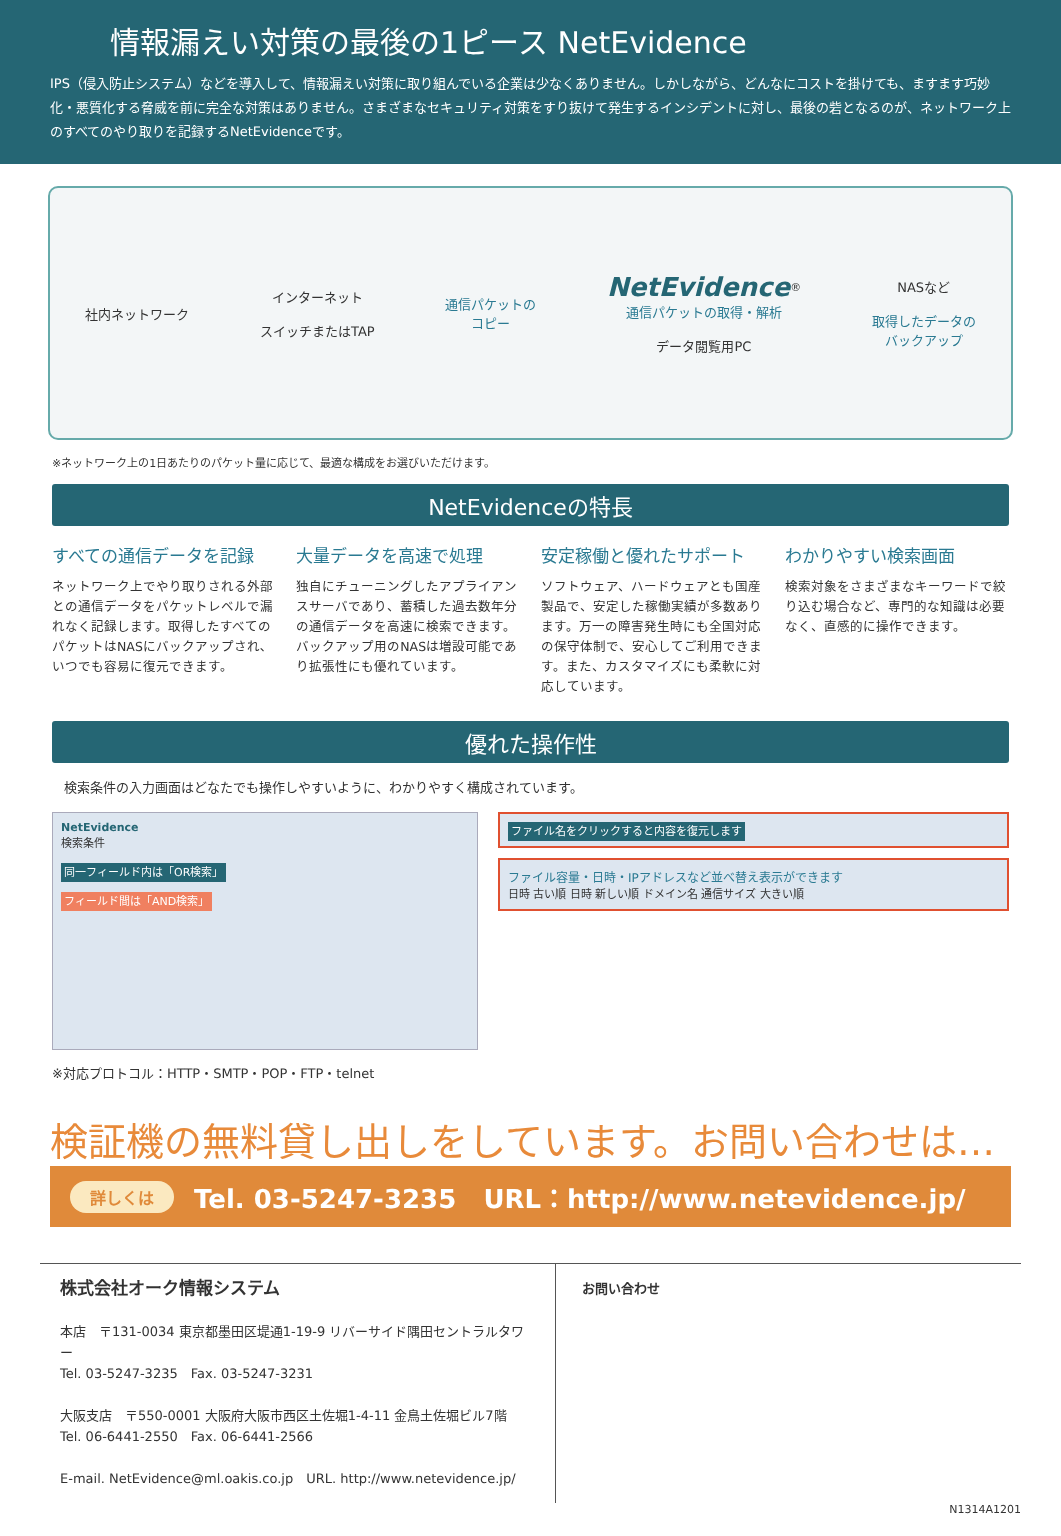情報漏えい対策の最後の1ピース NetEvidence
IPS（侵入防止システム）などを導入して、情報漏えい対策に取り組んでいる企業は少なくありません。しかしながら、どんなにコストを掛けても、ますます巧妙化・悪質化する脅威を前に完全な対策はありません。さまざまなセキュリティ対策をすり抜けて発生するインシデントに対し、最後の砦となるのが、ネットワーク上のすべてのやり取りを記録するNetEvidenceです。
社内ネットワーク
インターネット
スイッチまたはTAP
通信パケットの
コピー
NetEvidence<sup>®</sup>
通信パケットの取得・解析
データ閲覧用PC
NASなど
取得したデータの
バックアップ
※ネットワーク上の1日あたりのパケット量に応じて、最適な構成をお選びいただけます。
NetEvidenceの特長
すべての通信データを記録
ネットワーク上でやり取りされる外部との通信データをパケットレベルで漏れなく記録します。取得したすべてのパケットはNASにバックアップされ､いつでも容易に復元できます。
大量データを高速で処理
独自にチューニングしたアプライアンスサーバであり、蓄積した過去数年分の通信データを高速に検索できます。バックアップ用のNASは増設可能であり拡張性にも優れています。
安定稼働と優れたサポート
ソフトウェア、ハードウェアとも国産製品で、安定した稼働実績が多数あります。万一の障害発生時にも全国対応の保守体制で、安心してご利用できます。また、カスタマイズにも柔軟に対応しています。
わかりやすい検索画面
検索対象をさまざまなキーワードで絞り込む場合など、専門的な知識は必要なく、直感的に操作できます。
優れた操作性
検索条件の入力画面はどなたでも操作しやすいように、わかりやすく構成されています。
NetEvidence
検索条件
同一フィールド内は「OR検索」
フィールド間は「AND検索」
※対応プロトコル：HTTP・SMTP・POP・FTP・telnet
ファイル名をクリックすると内容を復元します
ファイル容量・日時・IPアドレスなど並べ替え表示ができます
日時 古い順 日時 新しい順 ドメイン名 通信サイズ 大きい順
検証機の無料貸し出しをしています。お問い合わせは…
詳しくは Tel. 03-5247-3235 URL：http://www.netevidence.jp/
株式会社オーク情報システム
本店　〒131-0034 東京都墨田区堤通1-19-9 リバーサイド隅田セントラルタワー
Tel. 03-5247-3235　Fax. 03-5247-3231
大阪支店　〒550-0001 大阪府大阪市西区土佐堀1-4-11 金鳥土佐堀ビル7階
Tel. 06-6441-2550　Fax. 06-6441-2566
E-mail. NetEvidence@ml.oakis.co.jp　URL. http://www.netevidence.jp/
お問い合わせ
N1314A1201